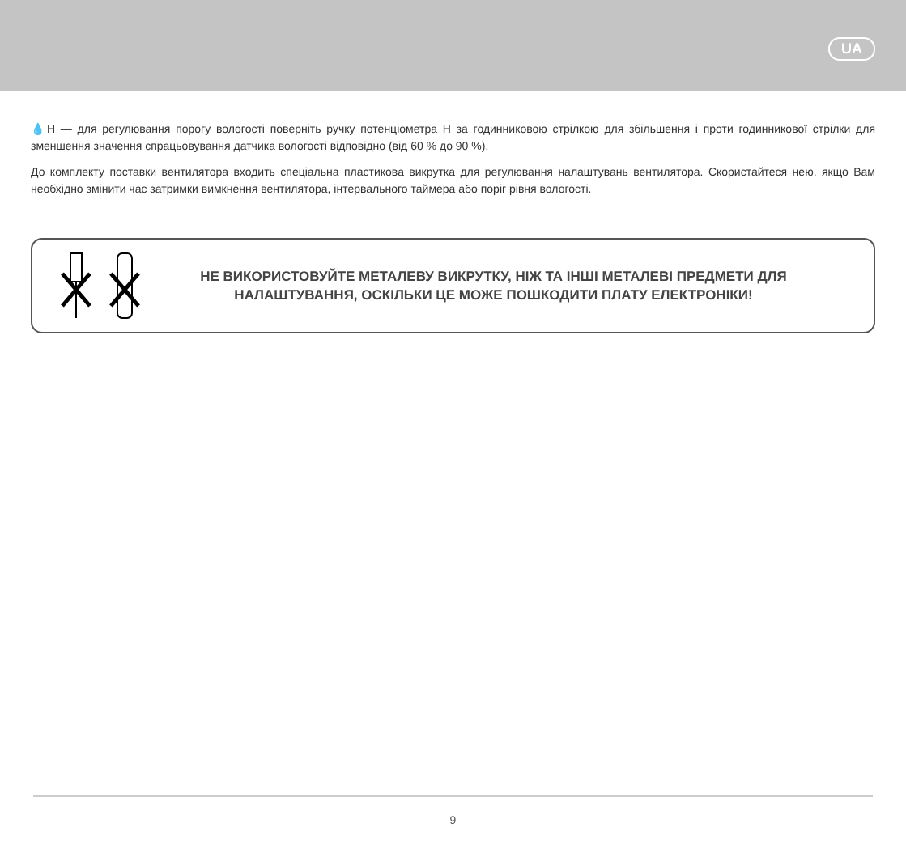UA
💧H — для регулювання порогу вологості поверніть ручку потенціометра H за годинниковою стрілкою для збільшення і проти годинникової стрілки для зменшення значення спрацьовування датчика вологості відповідно (від 60 % до 90 %).
До комплекту поставки вентилятора входить спеціальна пластикова викрутка для регулювання налаштувань вентилятора. Скористайтеся нею, якщо Вам необхідно змінити час затримки вимкнення вентилятора, інтервального таймера або поріг рівня вологості.
НЕ ВИКОРИСТОВУЙТЕ МЕТАЛЕВУ ВИКРУТКУ, НІЖ ТА ІНШІ МЕТАЛЕВІ ПРЕДМЕТИ ДЛЯ
НАЛАШТУВАННЯ, ОСКІЛЬКИ ЦЕ МОЖЕ ПОШКОДИТИ ПЛАТУ ЕЛЕКТРОНІКИ!
9